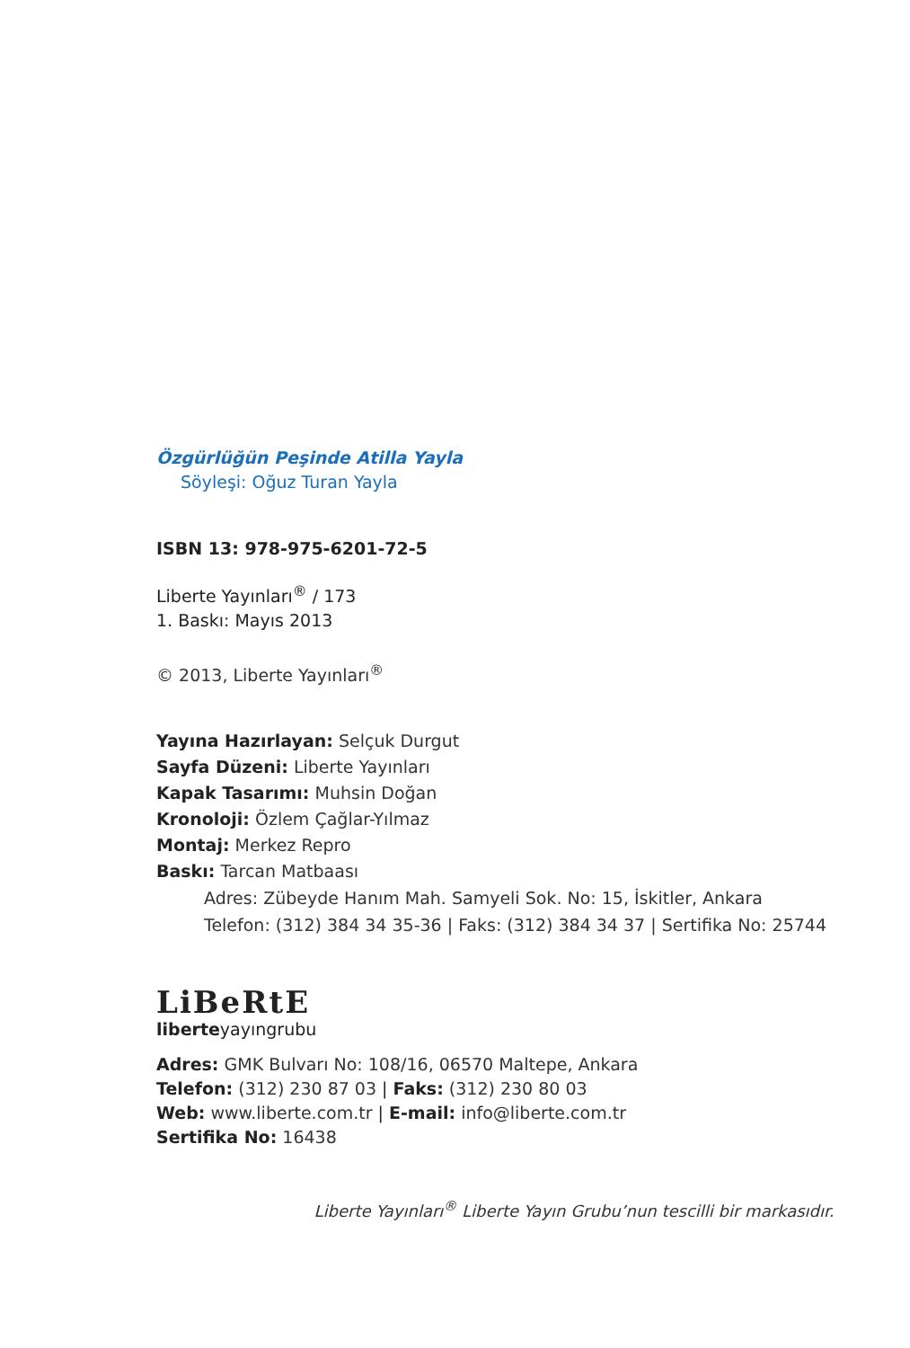Özgürlüğün Peşinde Atilla Yayla
Söyleşi: Oğuz Turan Yayla
ISBN 13: 978-975-6201-72-5
Liberte Yayınları<sup>®</sup> / 173
1. Baskı: Mayıs 2013
© 2013, Liberte Yayınları<sup>®</sup>
Yayına Hazırlayan: Selçuk Durgut
Sayfa Düzeni: Liberte Yayınları
Kapak Tasarımı: Muhsin Doğan
Kronoloji: Özlem Çağlar-Yılmaz
Montaj: Merkez Repro
Baskı: Tarcan Matbaası
Adres: Zübeyde Hanım Mah. Samyeli Sok. No: 15, İskitler, Ankara
Telefon: (312) 384 34 35-36 | Faks: (312) 384 34 37 | Sertifika No: 25744
LiBeRtE
liberteyayıngrubu
Adres: GMK Bulvarı No: 108/16, 06570 Maltepe, Ankara
Telefon: (312) 230 87 03 | Faks: (312) 230 80 03
Web: www.liberte.com.tr | E-mail: info@liberte.com.tr
Sertifika No: 16438
Liberte Yayınları<sup>®</sup> Liberte Yayın Grubu’nun tescilli bir markasıdır.